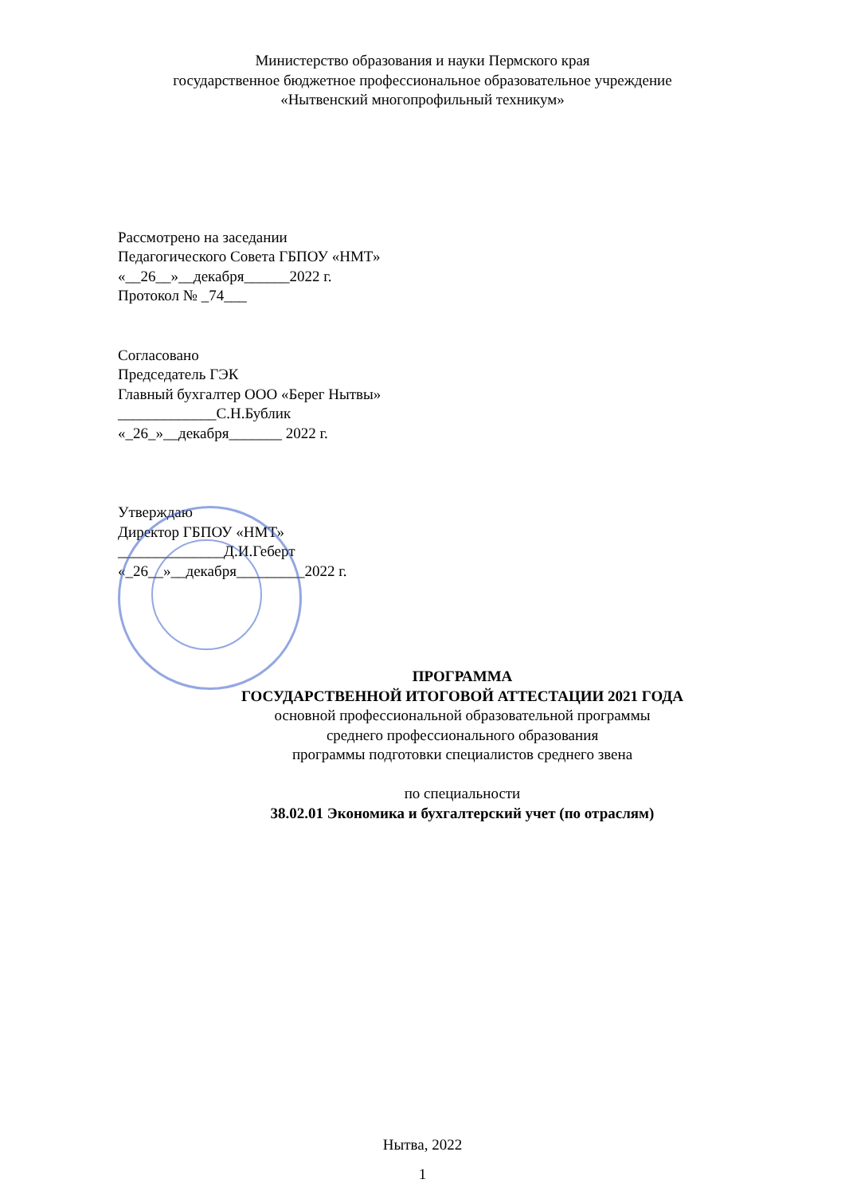Министерство образования и науки Пермского края
государственное бюджетное профессиональное образовательное учреждение
«Нытвенский многопрофильный техникум»
Рассмотрено на заседании
Педагогического Совета ГБПОУ «НМТ»
«__26__»__декабря______2022 г.
Протокол № _74___
Согласовано
Председатель ГЭК
Главный бухгалтер ООО «Берег Нытвы»
_____________С.Н.Бублик
«_26_»__декабря_______ 2022 г.
Утверждаю
Директор ГБПОУ «НМТ»
______________Д.И.Геберт
«_26__»__декабря_________2022 г.
ПРОГРАММА
ГОСУДАРСТВЕННОЙ ИТОГОВОЙ АТТЕСТАЦИИ 2021 ГОДА
основной профессиональной образовательной программы
среднего профессионального образования
программы подготовки специалистов среднего звена
по специальности
38.02.01 Экономика и бухгалтерский учет (по отраслям)
Нытва, 2022
1